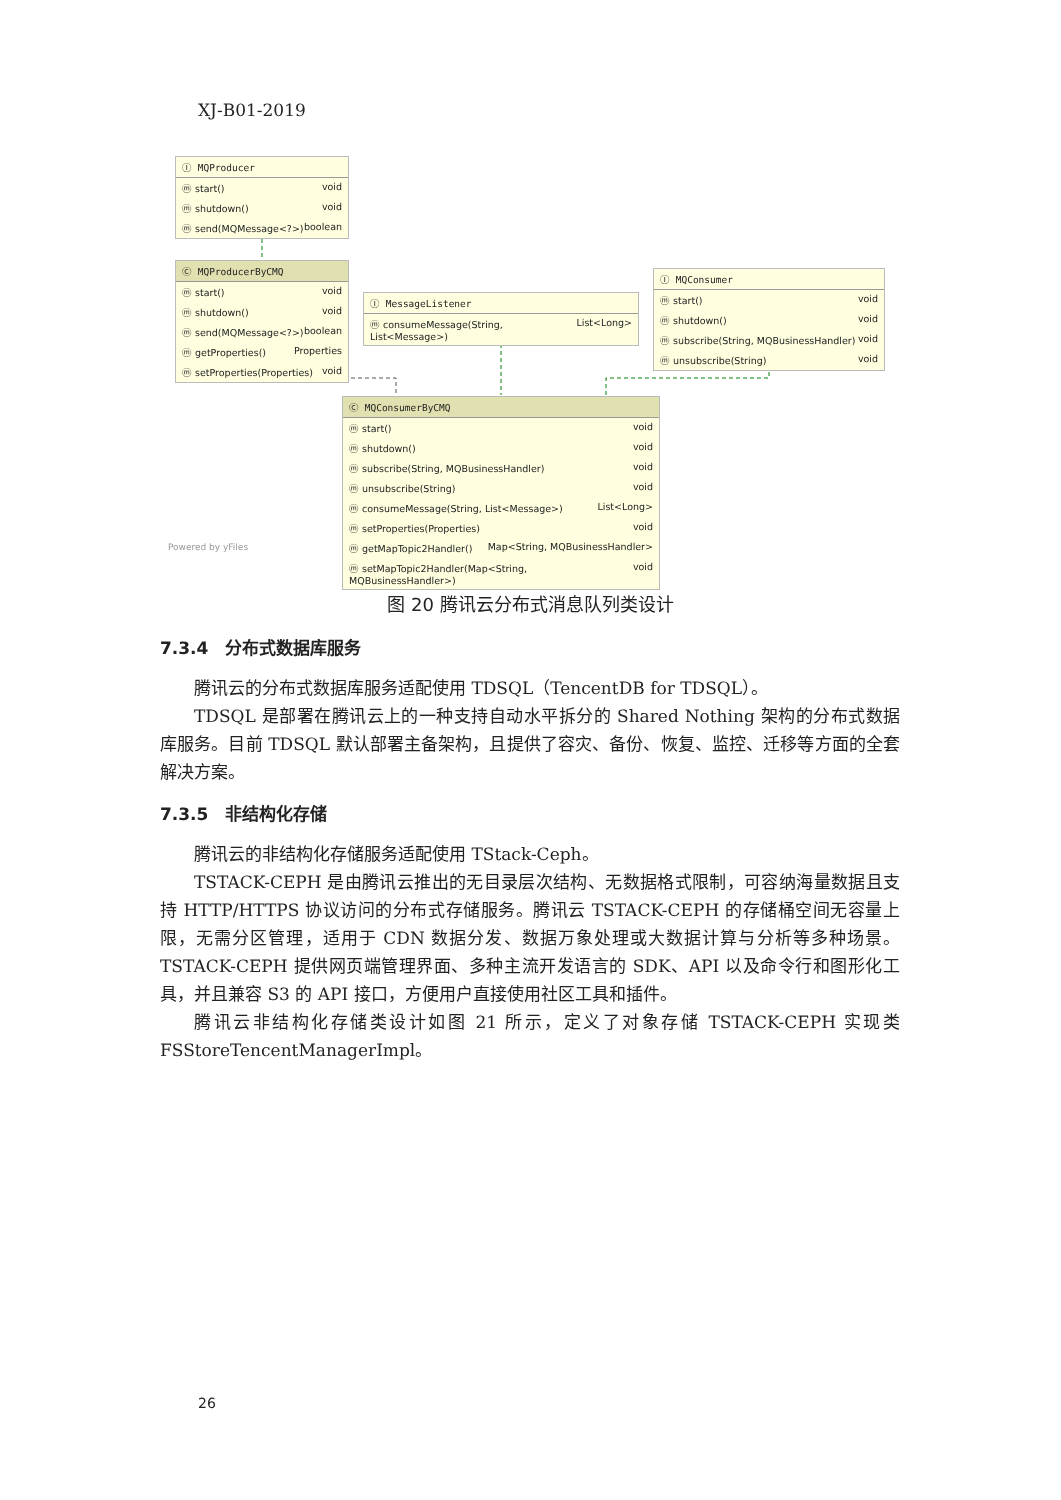XJ-B01-2019
Ⓘ MQProducer
ⓜ start() void
ⓜ shutdown() void
ⓜ send(MQMessage<?>) boolean
Ⓒ MQProducerByCMQ
ⓜ start() void
ⓜ shutdown() void
ⓜ send(MQMessage<?>) boolean
ⓜ getProperties() Properties
ⓜ setProperties(Properties) void
Ⓘ MessageListener
ⓜ consumeMessage(String, List<Message>) List<Long>
Ⓘ MQConsumer
ⓜ start() void
ⓜ shutdown() void
ⓜ subscribe(String, MQBusinessHandler) void
ⓜ unsubscribe(String) void
Ⓒ MQConsumerByCMQ
ⓜ start() void
ⓜ shutdown() void
ⓜ subscribe(String, MQBusinessHandler) void
ⓜ unsubscribe(String) void
ⓜ consumeMessage(String, List<Message>) List<Long>
ⓜ setProperties(Properties) void
ⓜ getMapTopic2Handler() Map<String, MQBusinessHandler>
ⓜ setMapTopic2Handler(Map<String, MQBusinessHandler>) void
Powered by yFiles
图 20 腾讯云分布式消息队列类设计
7.3.4　分布式数据库服务
腾讯云的分布式数据库服务适配使用 TDSQL（TencentDB for TDSQL）。
TDSQL 是部署在腾讯云上的一种支持自动水平拆分的 Shared Nothing 架构的分布式数据库服务。目前 TDSQL 默认部署主备架构，且提供了容灾、备份、恢复、监控、迁移等方面的全套解决方案。
7.3.5　非结构化存储
腾讯云的非结构化存储服务适配使用 TStack-Ceph。
TSTACK-CEPH 是由腾讯云推出的无目录层次结构、无数据格式限制，可容纳海量数据且支持 HTTP/HTTPS 协议访问的分布式存储服务。腾讯云 TSTACK-CEPH 的存储桶空间无容量上限，无需分区管理，适用于 CDN 数据分发、数据万象处理或大数据计算与分析等多种场景。TSTACK-CEPH 提供网页端管理界面、多种主流开发语言的 SDK、API 以及命令行和图形化工具，并且兼容 S3 的 API 接口，方便用户直接使用社区工具和插件。
腾讯云非结构化存储类设计如图 21 所示，定义了对象存储 TSTACK-CEPH 实现类 FSStoreTencentManagerImpl。
26